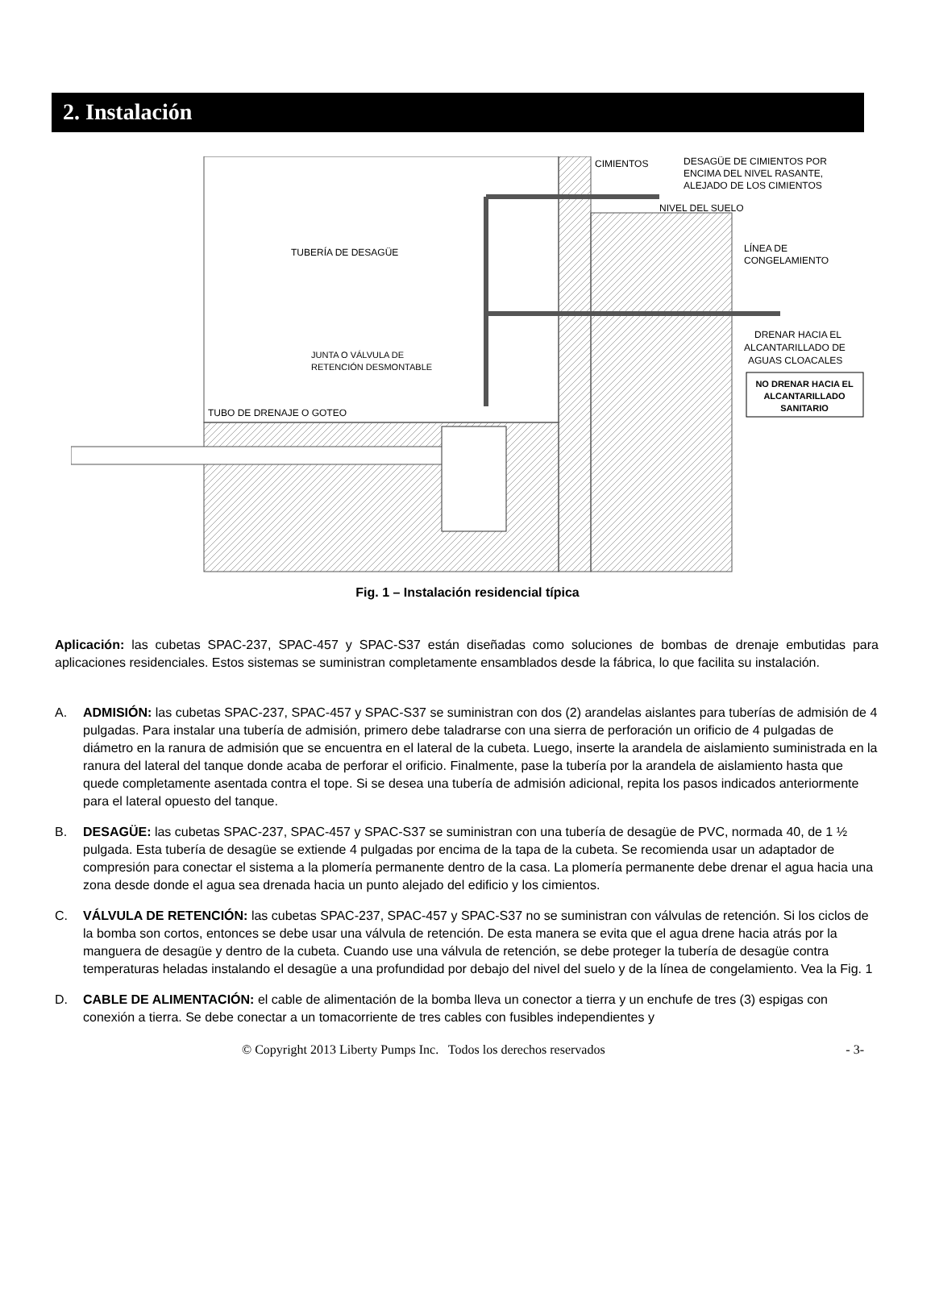2. Instalación
CIMIENTOS
DESAGÜE DE CIMIENTOS POR
ENCIMA DEL NIVEL RASANTE,
ALEJADO DE LOS CIMIENTOS
NIVEL DEL SUELO
LÍNEA DE
CONGELAMIENTO
TUBERÍA DE DESAGÜE
DRENAR HACIA EL
ALCANTARILLADO DE
AGUAS CLOACALES
JUNTA O VÁLVULA DE
RETENCIÓN DESMONTABLE
NO DRENAR HACIA EL
ALCANTARILLADO
SANITARIO
TUBO DE DRENAJE O GOTEO
Fig. 1 – Instalación residencial típica
Aplicación: las cubetas SPAC-237, SPAC-457 y SPAC-S37 están diseñadas como soluciones de bombas de drenaje embutidas para aplicaciones residenciales. Estos sistemas se suministran completamente ensamblados desde la fábrica, lo que facilita su instalación.
A. ADMISIÓN: las cubetas SPAC-237, SPAC-457 y SPAC-S37 se suministran con dos (2) arandelas aislantes para tuberías de admisión de 4 pulgadas. Para instalar una tubería de admisión, primero debe taladrarse con una sierra de perforación un orificio de 4 pulgadas de diámetro en la ranura de admisión que se encuentra en el lateral de la cubeta. Luego, inserte la arandela de aislamiento suministrada en la ranura del lateral del tanque donde acaba de perforar el orificio. Finalmente, pase la tubería por la arandela de aislamiento hasta que quede completamente asentada contra el tope. Si se desea una tubería de admisión adicional, repita los pasos indicados anteriormente para el lateral opuesto del tanque.
B. DESAGÜE: las cubetas SPAC-237, SPAC-457 y SPAC-S37 se suministran con una tubería de desagüe de PVC, normada 40, de 1 ½ pulgada. Esta tubería de desagüe se extiende 4 pulgadas por encima de la tapa de la cubeta. Se recomienda usar un adaptador de compresión para conectar el sistema a la plomería permanente dentro de la casa. La plomería permanente debe drenar el agua hacia una zona desde donde el agua sea drenada hacia un punto alejado del edificio y los cimientos.
C. VÁLVULA DE RETENCIÓN: las cubetas SPAC-237, SPAC-457 y SPAC-S37 no se suministran con válvulas de retención. Si los ciclos de la bomba son cortos, entonces se debe usar una válvula de retención. De esta manera se evita que el agua drene hacia atrás por la manguera de desagüe y dentro de la cubeta. Cuando use una válvula de retención, se debe proteger la tubería de desagüe contra temperaturas heladas instalando el desagüe a una profundidad por debajo del nivel del suelo y de la línea de congelamiento. Vea la Fig. 1
D. CABLE DE ALIMENTACIÓN: el cable de alimentación de la bomba lleva un conector a tierra y un enchufe de tres (3) espigas con conexión a tierra. Se debe conectar a un tomacorriente de tres cables con fusibles independientes y
© Copyright 2013 Liberty Pumps Inc. Todos los derechos reservados - 3-